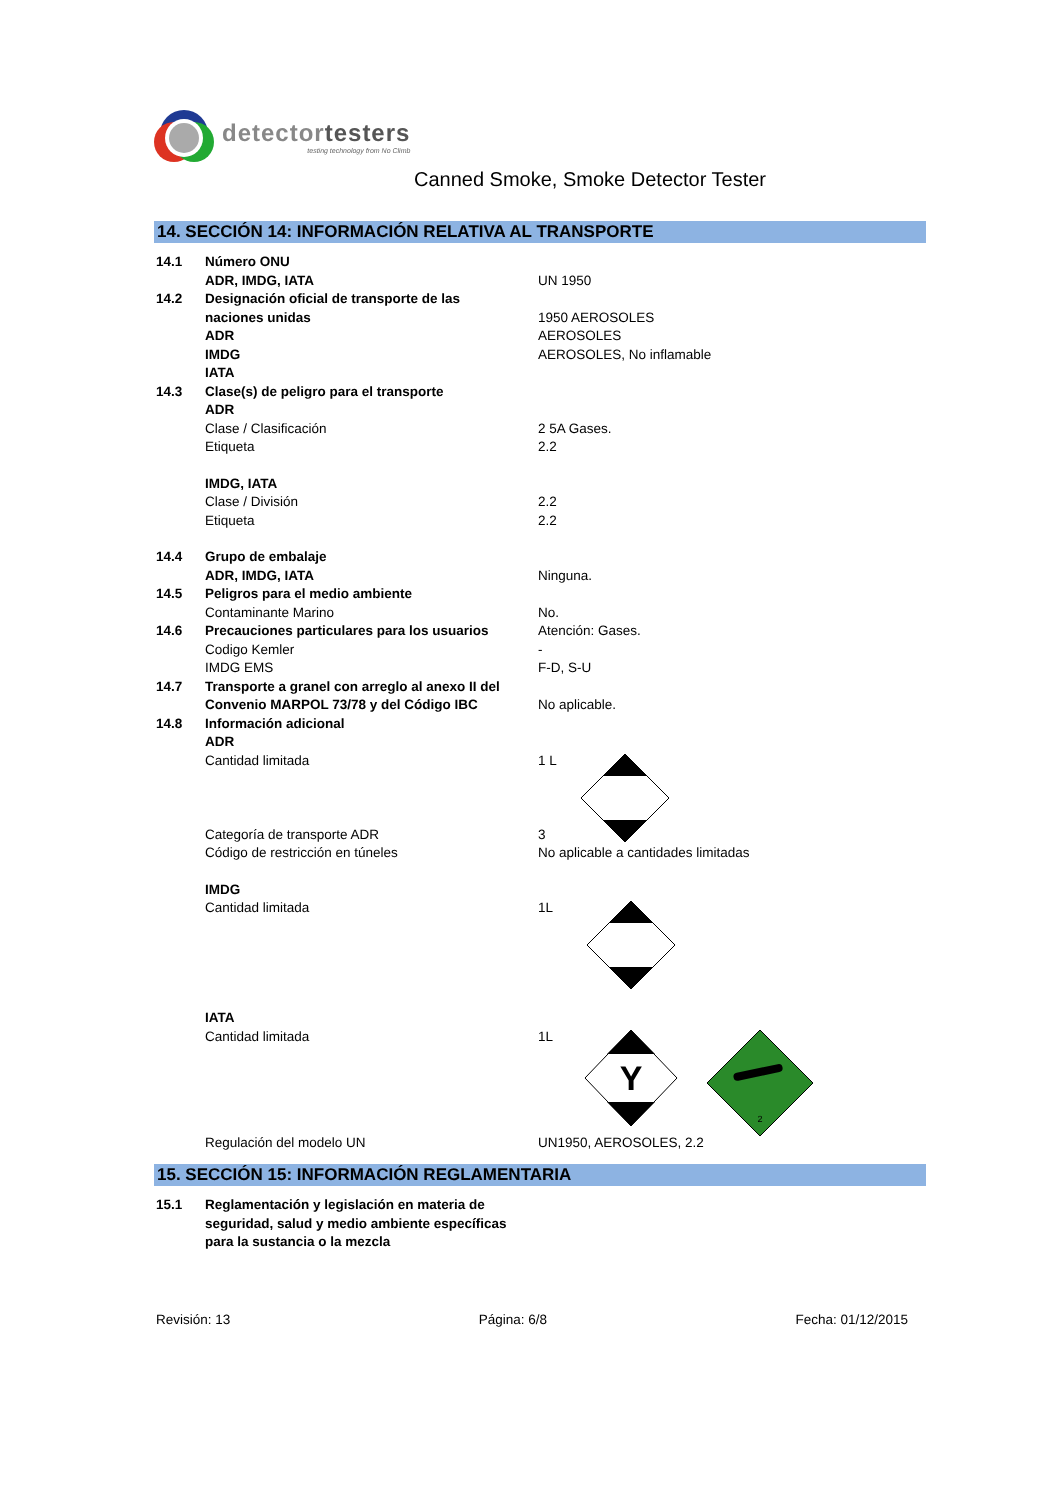detectortesters
testing technology from No Climb
Canned Smoke, Smoke Detector Tester
14. SECCIÓN 14: INFORMACIÓN RELATIVA AL TRANSPORTE
14.1 Número ONU
ADR, IMDG, IATA UN 1950
14.2 Designación oficial de transporte de las
naciones unidas 1950 AEROSOLES
ADR AEROSOLES
IMDG AEROSOLES, No inflamable
IATA
14.3 Clase(s) de peligro para el transporte
ADR
Clase / Clasificación 2 5A Gases.
Etiqueta 2.2
IMDG, IATA
Clase / División 2.2
Etiqueta 2.2
14.4 Grupo de embalaje
ADR, IMDG, IATA Ninguna.
14.5 Peligros para el medio ambiente
Contaminante Marino No.
14.6 Precauciones particulares para los usuarios
Atención: Gases.
Codigo Kemler -
IMDG EMS F-D, S-U
14.7 Transporte a granel con arreglo al anexo II del
Convenio MARPOL 73/78 y del Código IBC No aplicable.
14.8 Información adicional
ADR
Cantidad limitada 1 L
Categoría de transporte ADR 3
Código de restricción en túneles No aplicable a cantidades limitadas
IMDG
Cantidad limitada 1L
IATA
Cantidad limitada 1L
Y
2
Regulación del modelo UN UN1950, AEROSOLES, 2.2
15. SECCIÓN 15: INFORMACIÓN REGLAMENTARIA
15.1 Reglamentación y legislación en materia de seguridad, salud y medio ambiente específicas para la sustancia o la mezcla
Revisión: 13 Página: 6/8 Fecha: 01/12/2015